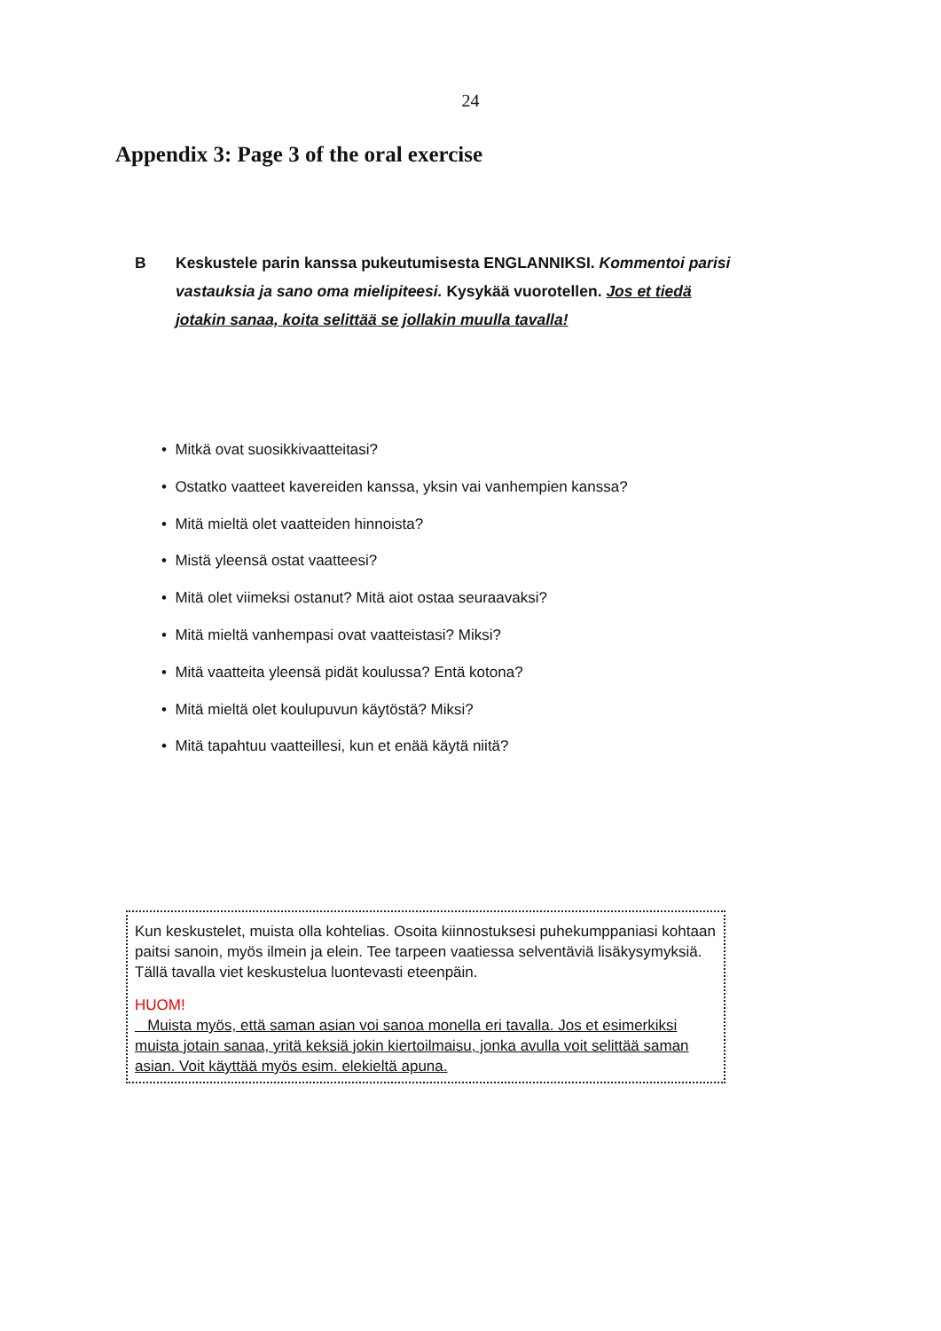24
Appendix 3: Page 3 of the oral exercise
B Keskustele parin kanssa pukeutumisesta ENGLANNIKSI. Kommentoi parisi vastauksia ja sano oma mielipiteesi. Kysykää vuorotellen. Jos et tiedä jotakin sanaa, koita selittää se jollakin muulla tavalla!
• Mitkä ovat suosikkivaatteitasi?
• Ostatko vaatteet kavereiden kanssa, yksin vai vanhempien kanssa?
• Mitä mieltä olet vaatteiden hinnoista?
• Mistä yleensä ostat vaatteesi?
• Mitä olet viimeksi ostanut? Mitä aiot ostaa seuraavaksi?
• Mitä mieltä vanhempasi ovat vaatteistasi? Miksi?
• Mitä vaatteita yleensä pidät koulussa? Entä kotona?
• Mitä mieltä olet koulupuvun käytöstä? Miksi?
• Mitä tapahtuu vaatteillesi, kun et enää käytä niitä?
Kun keskustelet, muista olla kohtelias. Osoita kiinnostuksesi puhekumppaniasi kohtaan paitsi sanoin, myös ilmein ja elein. Tee tarpeen vaatiessa selventäviä lisäkysymyksiä. Tällä tavalla viet keskustelua luontevasti eteenpäin.
HUOM!
Muista myös, että saman asian voi sanoa monella eri tavalla. Jos et esimerkiksi muista jotain sanaa, yritä keksiä jokin kiertoilmaisu, jonka avulla voit selittää saman asian. Voit käyttää myös esim. elekieltä apuna.